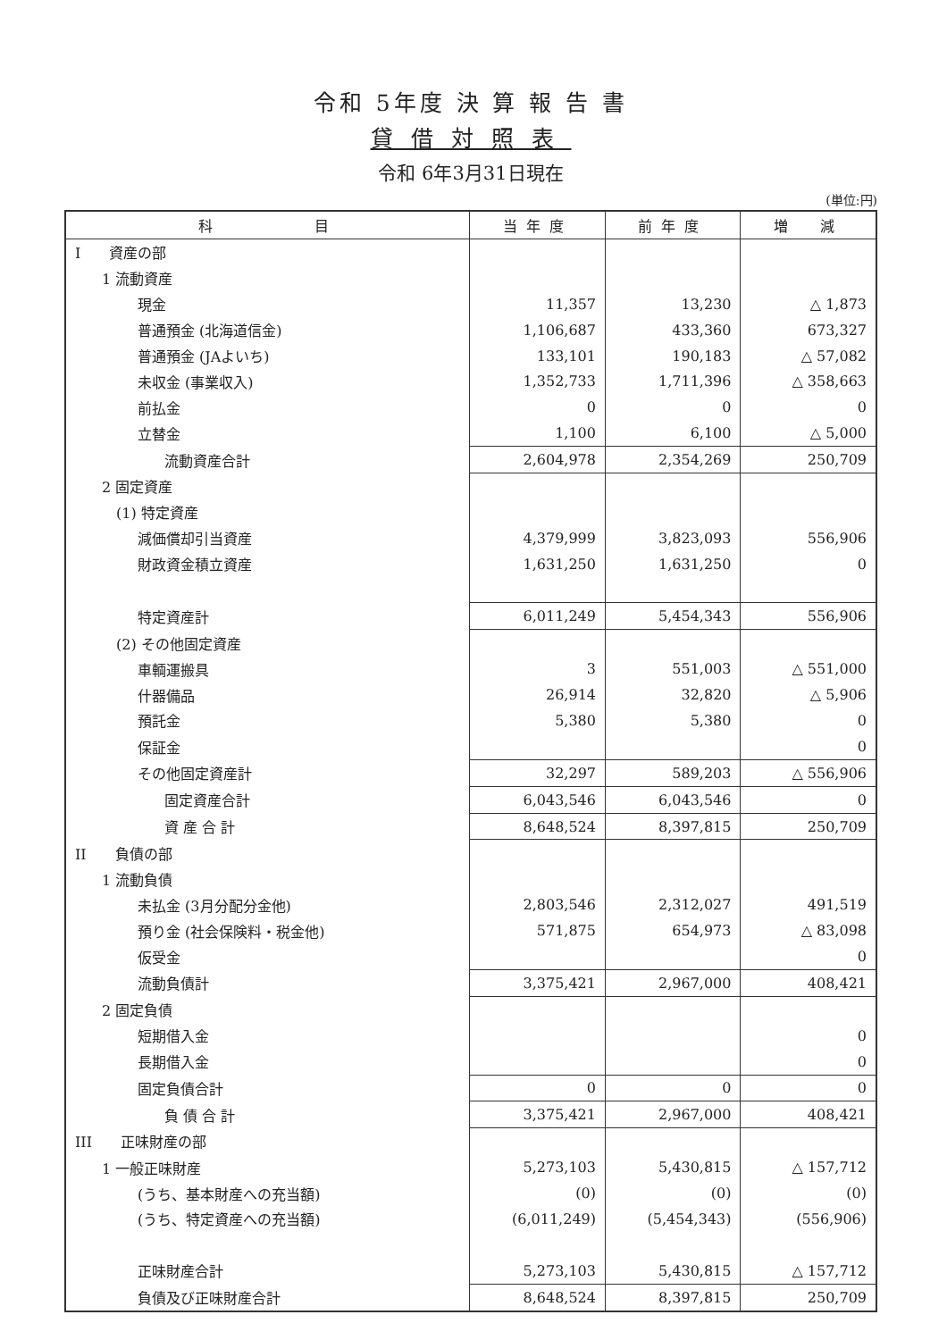令和 5年度 決 算 報 告 書
貸借対照表
令和 6年3月31日現在
(単位:円)
| 科 目 | 当年度 | 前年度 | 増 減 |
| --- | --- | --- | --- |
| I 資産の部 | | | |
| 1 流動資産 | | | |
| 現金 | 11,357 | 13,230 | △ 1,873 |
| 普通預金 (北海道信金) | 1,106,687 | 433,360 | 673,327 |
| 普通預金 (JAよいち) | 133,101 | 190,183 | △ 57,082 |
| 未収金 (事業収入) | 1,352,733 | 1,711,396 | △ 358,663 |
| 前払金 | 0 | 0 | 0 |
| 立替金 | 1,100 | 6,100 | △ 5,000 |
| 流動資産合計 | 2,604,978 | 2,354,269 | 250,709 |
| 2 固定資産 | | | |
| (1) 特定資産 | | | |
| 減価償却引当資産 | 4,379,999 | 3,823,093 | 556,906 |
| 財政資金積立資産 | 1,631,250 | 1,631,250 | 0 |
| 特定資産計 | 6,011,249 | 5,454,343 | 556,906 |
| (2) その他固定資産 | | | |
| 車輌運搬具 | 3 | 551,003 | △ 551,000 |
| 什器備品 | 26,914 | 32,820 | △ 5,906 |
| 預託金 | 5,380 | 5,380 | 0 |
| 保証金 | | | 0 |
| その他固定資産計 | 32,297 | 589,203 | △ 556,906 |
| 固定資産合計 | 6,043,546 | 6,043,546 | 0 |
| 資 産 合 計 | 8,648,524 | 8,397,815 | 250,709 |
| II 負債の部 | | | |
| 1 流動負債 | | | |
| 未払金 (3月分配分金他) | 2,803,546 | 2,312,027 | 491,519 |
| 預り金 (社会保険料・税金他) | 571,875 | 654,973 | △ 83,098 |
| 仮受金 | | | 0 |
| 流動負債計 | 3,375,421 | 2,967,000 | 408,421 |
| 2 固定負債 | | | |
| 短期借入金 | | | 0 |
| 長期借入金 | | | 0 |
| 固定負債合計 | 0 | 0 | 0 |
| 負 債 合 計 | 3,375,421 | 2,967,000 | 408,421 |
| III 正味財産の部 | | | |
| 1 一般正味財産 | 5,273,103 | 5,430,815 | △ 157,712 |
| (うち、基本財産への充当額) | (0) | (0) | (0) |
| (うち、特定資産への充当額) | (6,011,249) | (5,454,343) | (556,906) |
| 正味財産合計 | 5,273,103 | 5,430,815 | △ 157,712 |
| 負債及び正味財産合計 | 8,648,524 | 8,397,815 | 250,709 |